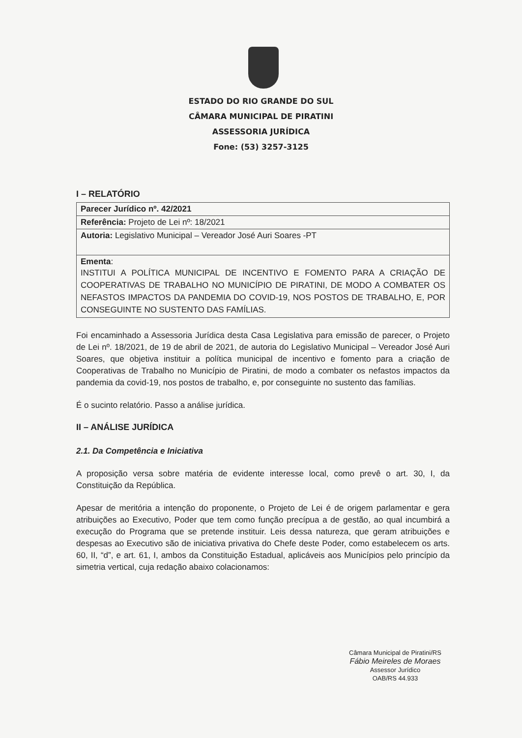ESTADO DO RIO GRANDE DO SUL
CÂMARA MUNICIPAL DE PIRATINI
ASSESSORIA JURÍDICA
Fone: (53) 3257-3125
I – RELATÓRIO
| Parecer Jurídico nº. 42/2021 |
| Referência: Projeto de Lei nº: 18/2021 |
| Autoria: Legislativo Municipal – Vereador José Auri Soares -PT |
| Ementa : INSTITUI A POLÍTICA MUNICIPAL DE INCENTIVO E FOMENTO PARA A CRIAÇÃO DE COOPERATIVAS DE TRABALHO NO MUNICÍPIO DE PIRATINI, DE MODO A COMBATER OS NEFASTOS IMPACTOS DA PANDEMIA DO COVID-19, NOS POSTOS DE TRABALHO, E, POR CONSEGUINTE NO SUSTENTO DAS FAMÍLIAS. |
Foi encaminhado a Assessoria Jurídica desta Casa Legislativa para emissão de parecer, o Projeto de Lei nº. 18/2021, de 19 de abril de 2021, de autoria do Legislativo Municipal – Vereador José Auri Soares, que objetiva instituir a política municipal de incentivo e fomento para a criação de Cooperativas de Trabalho no Município de Piratini, de modo a combater os nefastos impactos da pandemia da covid-19, nos postos de trabalho, e, por conseguinte no sustento das famílias.
É o sucinto relatório. Passo a análise jurídica.
II – ANÁLISE JURÍDICA
2.1. Da Competência e Iniciativa
A proposição versa sobre matéria de evidente interesse local, como prevê o art. 30, I, da Constituição da República.
Apesar de meritória a intenção do proponente, o Projeto de Lei é de origem parlamentar e gera atribuições ao Executivo, Poder que tem como função precípua a de gestão, ao qual incumbirá a execução do Programa que se pretende instituir. Leis dessa natureza, que geram atribuições e despesas ao Executivo são de iniciativa privativa do Chefe deste Poder, como estabelecem os arts. 60, II, “d”, e art. 61, I, ambos da Constituição Estadual, aplicáveis aos Municípios pelo princípio da simetria vertical, cuja redação abaixo colacionamos:
Câmara Municipal de Piratini/RS
Fábio Meireles de Moraes
Assessor Jurídico
OAB/RS 44.933